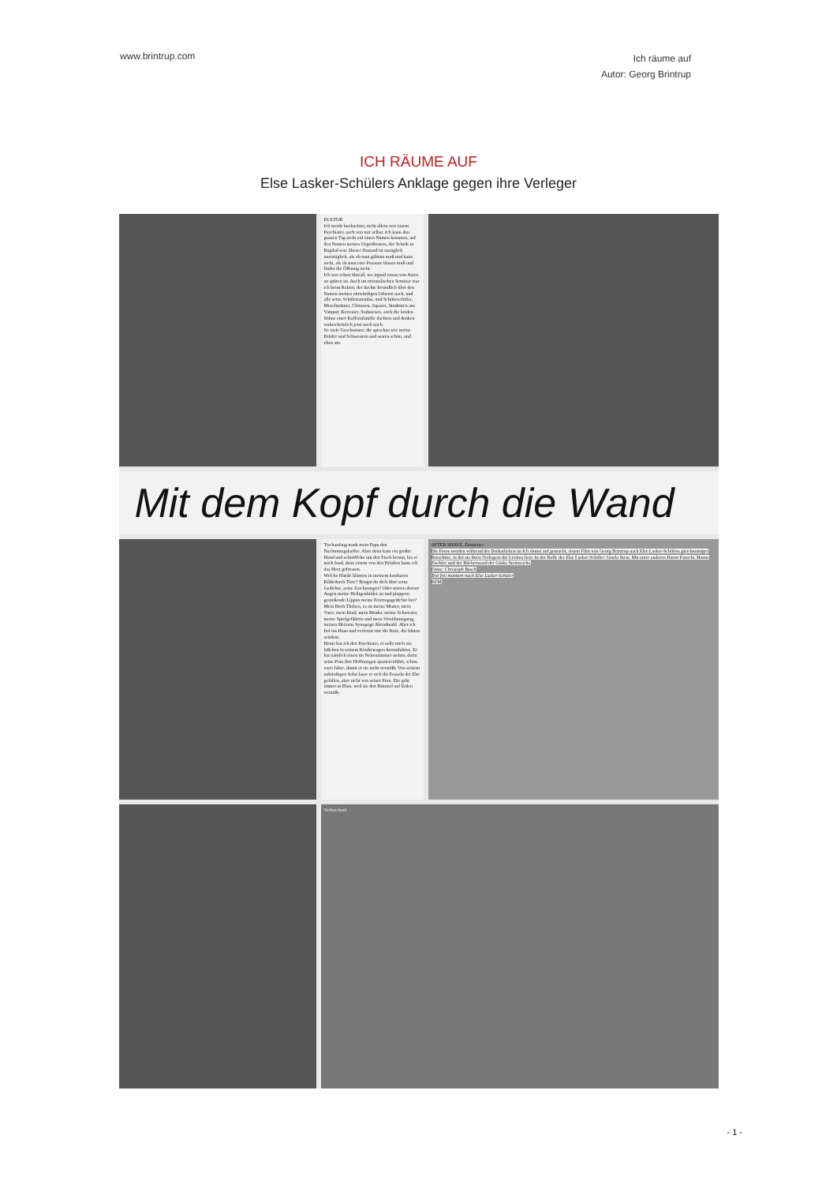www.brintrup.com
Ich räume auf
Autor: Georg Brintrup
ICH RÄUME AUF
Else Lasker-Schülers Anklage gegen ihre Verleger
KULTUR
Ich werde beobachtet, nicht allein von einem Psychiater, auch von mir selbst. Ich kann den ganzen Tag nicht auf einen Namen kommen, auf den Namen meines Urgroßvaters, der Scheik in Bagdad war. Dieser Zustand ist unsäglich unerträglich, als ob man gähnen muß und kann nicht, als ob man eine Posaune blasen muß und findet die Öffnung nicht.
Ich war schon überall, wo irgend etwas von Asien zu spüren ist. Auch im orientalischen Seminar war ich beim Rektor, der dachte freundlich über den Namen meines ehrwürdigen Urherrn nach, und alle seine Schülertatendas, und Schülerschüler, Muselmänner, Chinesen, Japaner, Studenten aus Vampur, Koreaner, Sudanesen, auch die beiden Söhne einer Kaffernfamilie dachten und denken wahrscheinlich jetzt noch nach.
So viele Geschwister, die sprachen wie meine Brüder und Schwestern und waren schön, und oben am
Mit dem Kopf durch die Wand
Tischanfang trank mein Papa den Nachmittagskaffee. Aber dann kam ein großer Hund und schnüffelte um den Tisch herum, bis er mich fand, denn einem von den Brüdern hatte ich das Herz gefressen.
Welche Hände blättern in meinem kostbaren Bilderbuch Tiere? Beugst du dich über seine Gedichte, seine Zeichnungen? Oder stieren dreiste Augen meine Heiligenbilder an und plappern genießende Lippen meine Feiertagsgedichte her? Mein Buch Theben, es ist meine Mutter, mein Vater, mein Kind, mein Bruder, meine Schwester, meine Spielgefährtin und mein Versöhnungstag, meines Herzens Synagoge Abendmahl. Aber ich fiel ins Haus und verletzte mir die Knie, die bluten seitdem.
Heute bat ich den Psychiater, er solle mich ein bißchen in seinem Kinderwagen herumfahren. Er hat nämlich einen im Nebenzimmer stehen, darin seine Frau ihre Hoffnungen spazierenfährt, schon zwei Jahre, damit er sie nicht verstößt. Von seinem zukünftigen Sohn lasse er sich die Fesseln der Ehe gefallen, aber nicht von seiner Frau. Die geht immer in Blau, weil sie den Himmel auf Erden vermißt.
AFTER SHAVE. Éminence
Die Fotos wurden während der Dreharbeiten zu Ich räume auf gemacht, einem Film von Georg Brintrup nach Else Lasker-Schülers gleichnamiger Broschüre, in der sie ihren Verlegern die Leviten liest. In der Rolle der Else Lasker-Schüler: Gisela Stein. Mit unter anderen Harun Farocki, Hanns Zischler und der Bücherwand der Ginka Steinwachs.
Fotos: Christoph Busch
Text frei montiert nach Else Lasker-Schüler
REM
Verbrechen!
- 1 -